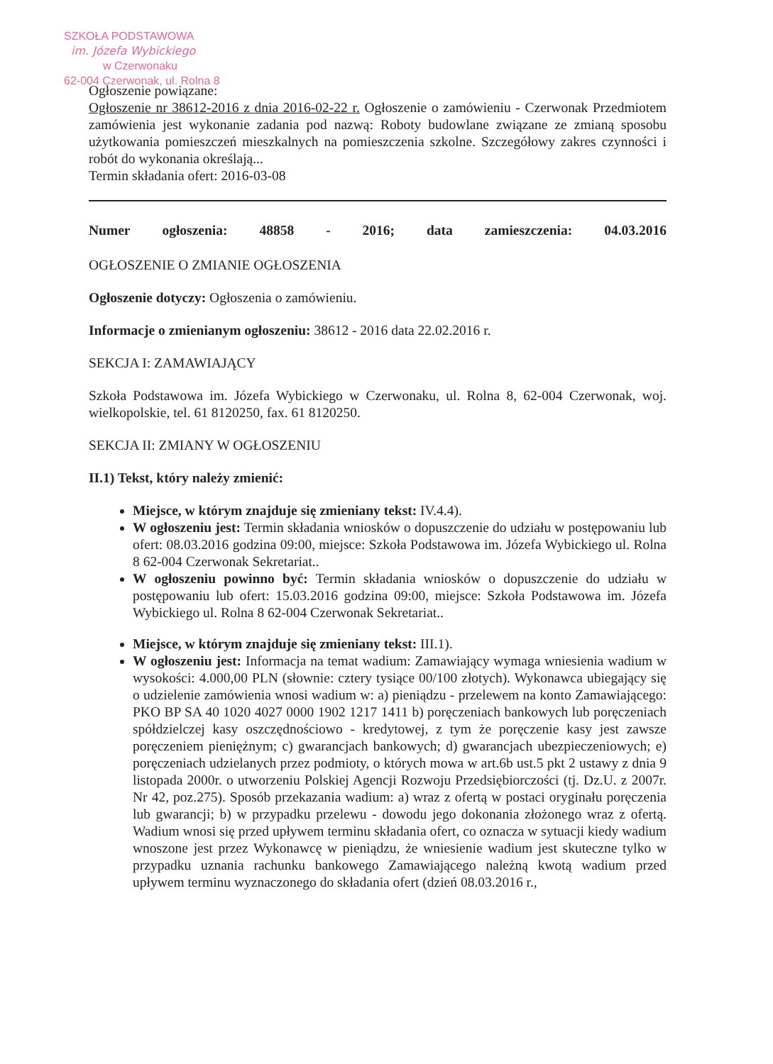SZKOŁA PODSTAWOWA
im. Józefa Wybickiego
w Czerwonaku
62-004 Czerwonak, ul. Rolna 8
Ogłoszenie powiązane:
Ogłoszenie nr 38612-2016 z dnia 2016-02-22 r. Ogłoszenie o zamówieniu - Czerwonak Przedmiotem zamówienia jest wykonanie zadania pod nazwą: Roboty budowlane związane ze zmianą sposobu użytkowania pomieszczeń mieszkalnych na pomieszczenia szkolne. Szczegółowy zakres czynności i robót do wykonania określają...
Termin składania ofert: 2016-03-08
Numer ogłoszenia: 48858 - 2016; data zamieszczenia: 04.03.2016
OGŁOSZENIE O ZMIANIE OGŁOSZENIA
Ogłoszenie dotyczy: Ogłoszenia o zamówieniu.
Informacje o zmienianym ogłoszeniu: 38612 - 2016 data 22.02.2016 r.
SEKCJA I: ZAMAWIAJĄCY
Szkoła Podstawowa im. Józefa Wybickiego w Czerwonaku, ul. Rolna 8, 62-004 Czerwonak, woj. wielkopolskie, tel. 61 8120250, fax. 61 8120250.
SEKCJA II: ZMIANY W OGŁOSZENIU
II.1) Tekst, który należy zmienić:
Miejsce, w którym znajduje się zmieniany tekst: IV.4.4).
W ogłoszeniu jest: Termin składania wniosków o dopuszczenie do udziału w postępowaniu lub ofert: 08.03.2016 godzina 09:00, miejsce: Szkoła Podstawowa im. Józefa Wybickiego ul. Rolna 8 62-004 Czerwonak Sekretariat..
W ogłoszeniu powinno być: Termin składania wniosków o dopuszczenie do udziału w postępowaniu lub ofert: 15.03.2016 godzina 09:00, miejsce: Szkoła Podstawowa im. Józefa Wybickiego ul. Rolna 8 62-004 Czerwonak Sekretariat..
Miejsce, w którym znajduje się zmieniany tekst: III.1).
W ogłoszeniu jest: Informacja na temat wadium: Zamawiający wymaga wniesienia wadium w wysokości: 4.000,00 PLN (słownie: cztery tysiące 00/100 złotych). Wykonawca ubiegający się o udzielenie zamówienia wnosi wadium w: a) pieniądzu - przelewem na konto Zamawiającego: PKO BP SA 40 1020 4027 0000 1902 1217 1411 b) poręczeniach bankowych lub poręczeniach spółdzielczej kasy oszczędnościowo - kredytowej, z tym że poręczenie kasy jest zawsze poręczeniem pieniężnym; c) gwarancjach bankowych; d) gwarancjach ubezpieczeniowych; e) poręczeniach udzielanych przez podmioty, o których mowa w art.6b ust.5 pkt 2 ustawy z dnia 9 listopada 2000r. o utworzeniu Polskiej Agencji Rozwoju Przedsiębiorczości (tj. Dz.U. z 2007r. Nr 42, poz.275). Sposób przekazania wadium: a) wraz z ofertą w postaci oryginału poręczenia lub gwarancji; b) w przypadku przelewu - dowodu jego dokonania złożonego wraz z ofertą. Wadium wnosi się przed upływem terminu składania ofert, co oznacza w sytuacji kiedy wadium wnoszone jest przez Wykonawcę w pieniądzu, że wniesienie wadium jest skuteczne tylko w przypadku uznania rachunku bankowego Zamawiającego należną kwotą wadium przed upływem terminu wyznaczonego do składania ofert (dzień 08.03.2016 r.,